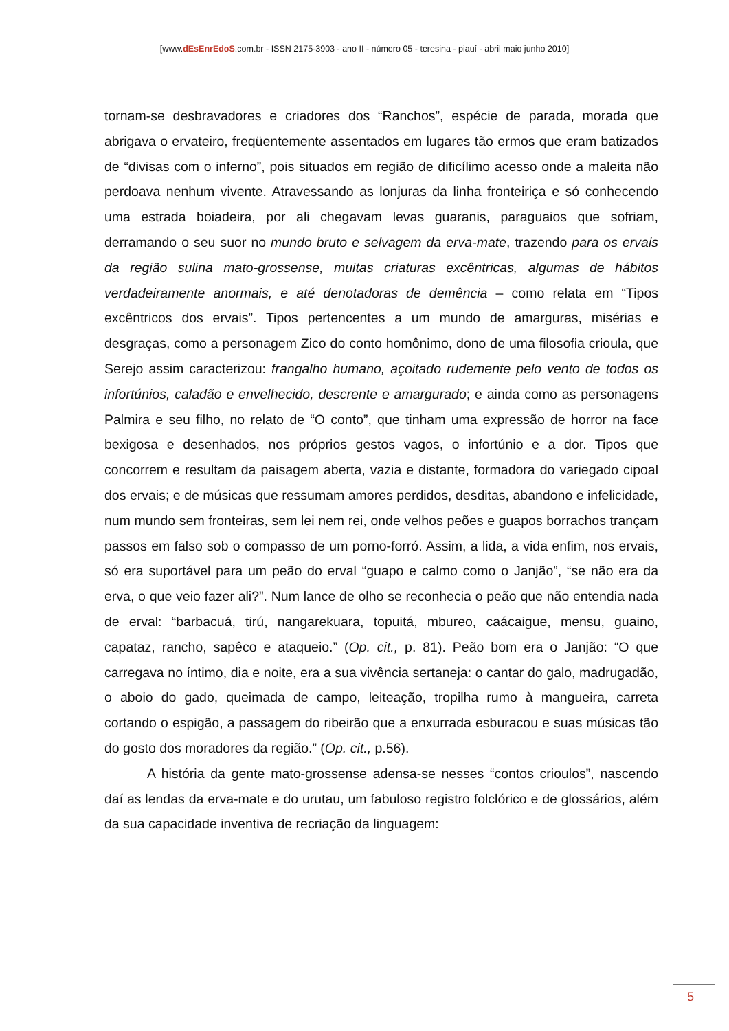[www.dEsEnrEdoS.com.br - ISSN 2175-3903 - ano II - número 05 - teresina - piauí - abril maio junho 2010]
tornam-se desbravadores e criadores dos “Ranchos”, espécie de parada, morada que abrigava o ervateiro, freqüentemente assentados em lugares tão ermos que eram batizados de “divisas com o inferno”, pois situados em região de dificílimo acesso onde a maleita não perdoava nenhum vivente. Atravessando as lonjuras da linha fronteiriça e só conhecendo uma estrada boiadeira, por ali chegavam levas guaranis, paraguaios que sofriam, derramando o seu suor no mundo bruto e selvagem da erva-mate, trazendo para os ervais da região sulina mato-grossense, muitas criaturas excêntricas, algumas de hábitos verdadeiramente anormais, e até denotadoras de demência – como relata em “Tipos excêntricos dos ervais”. Tipos pertencentes a um mundo de amarguras, misérias e desgraças, como a personagem Zico do conto homônimo, dono de uma filosofia crioula, que Serejo assim caracterizou: frangalho humano, açoitado rudemente pelo vento de todos os infortúnios, caladão e envelhecido, descrente e amargurado; e ainda como as personagens Palmira e seu filho, no relato de “O conto”, que tinham uma expressão de horror na face bexigosa e desenhados, nos próprios gestos vagos, o infortúnio e a dor. Tipos que concorrem e resultam da paisagem aberta, vazia e distante, formadora do variegado cipoal dos ervais; e de músicas que ressumam amores perdidos, desditas, abandono e infelicidade, num mundo sem fronteiras, sem lei nem rei, onde velhos peões e guapos borrachos trançam passos em falso sob o compasso de um porno-forró. Assim, a lida, a vida enfim, nos ervais, só era suportável para um peão do erval “guapo e calmo como o Janjão”, “se não era da erva, o que veio fazer ali?”. Num lance de olho se reconhecia o peão que não entendia nada de erval: “barbacuá, tirú, nangarekuara, topuitá, mbureo, caácaigue, mensu, guaino, capataz, rancho, sapêco e ataqueio.” (Op. cit., p. 81). Peão bom era o Janjão: “O que carregava no íntimo, dia e noite, era a sua vivência sertaneja: o cantar do galo, madrugadão, o aboio do gado, queimada de campo, leiteação, tropilha rumo à mangueira, carreta cortando o espigão, a passagem do ribeirão que a enxurrada esburacou e suas músicas tão do gosto dos moradores da região.” (Op. cit., p.56).
A história da gente mato-grossense adensa-se nesses “contos crioulos”, nascendo daí as lendas da erva-mate e do urutau, um fabuloso registro folclórico e de glossários, além da sua capacidade inventiva de recriação da linguagem:
5